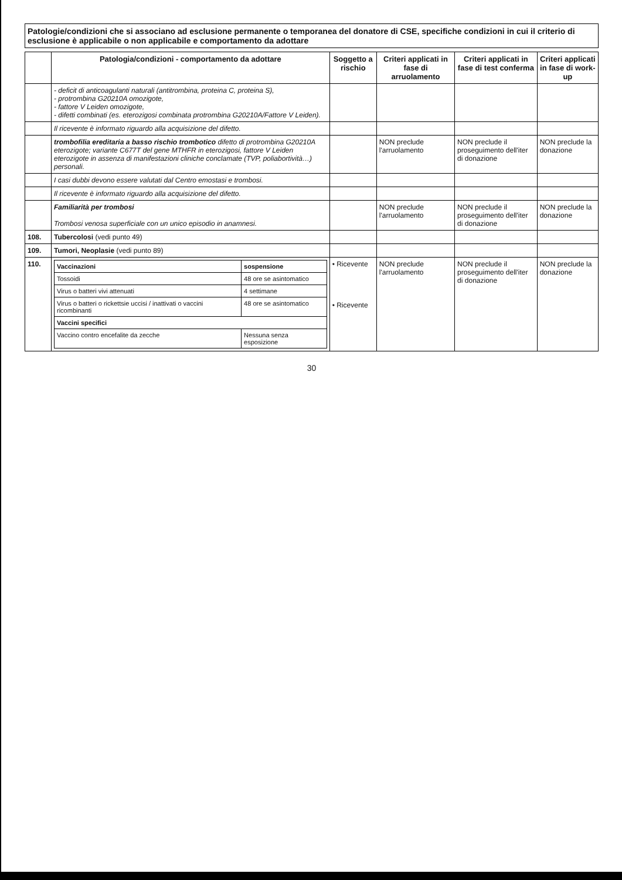Patologie/condizioni che si associano ad esclusione permanente o temporanea del donatore di CSE, specifiche condizioni in cui il criterio di esclusione è applicabile o non applicabile e comportamento da adottare
| | Patologia/condizioni - comportamento da adottare | Soggetto a rischio | Criteri applicati in fase di arruolamento | Criteri applicati in fase di test conferma | Criteri applicati in fase di work-up |
| --- | --- | --- | --- | --- | --- |
| | - deficit di anticoagulanti naturali (antitrombina, proteina C, proteina S), - protrombina G20210A omozigote, - fattore V Leiden omozigote, - difetti combinati (es. eterozigosi combinata protrombina G20210A/Fattore V Leiden). | | | | |
| | Il ricevente è informato riguardo alla acquisizione del difetto. | | | | |
| | trombofilia ereditaria a basso rischio trombotico difetto di protrombina G20210A eterozigote; variante C677T del gene MTHFR in eterozigosi, fattore V Leiden eterozigote in assenza di manifestazioni cliniche conclamate (TVP, poliabortività…) personali. | | NON preclude l'arruolamento | NON preclude il proseguimento dell'iter di donazione | NON preclude la donazione |
| | I casi dubbi devono essere valutati dal Centro emostasi e trombosi. | | | | |
| | Il ricevente è informato riguardo alla acquisizione del difetto. | | | | |
| | Familiarità per trombosi Trombosi venosa superficiale con un unico episodio in anamnesi. | | NON preclude l'arruolamento | NON preclude il proseguimento dell'iter di donazione | NON preclude la donazione |
| 108. | Tubercolosi (vedi punto 49) | | | | |
| 109. | Tumori, Neoplasie (vedi punto 89) | | | | |
| 110. | / Vaccinazioni / sospensione / / Tossoidi / 48 ore se asintomatico / / Virus o batteri vivi attenuati / 4 settimane / / Virus o batteri o rickettsie uccisi / inattivati o vaccini ricombinanti / 48 ore se asintomatico / / Vaccini specifici / / / Vaccino contro encefalite da zecche / Nessuna senza esposizione / | • Ricevente • Ricevente | NON preclude l'arruolamento | NON preclude il proseguimento dell'iter di donazione | NON preclude la donazione |
30